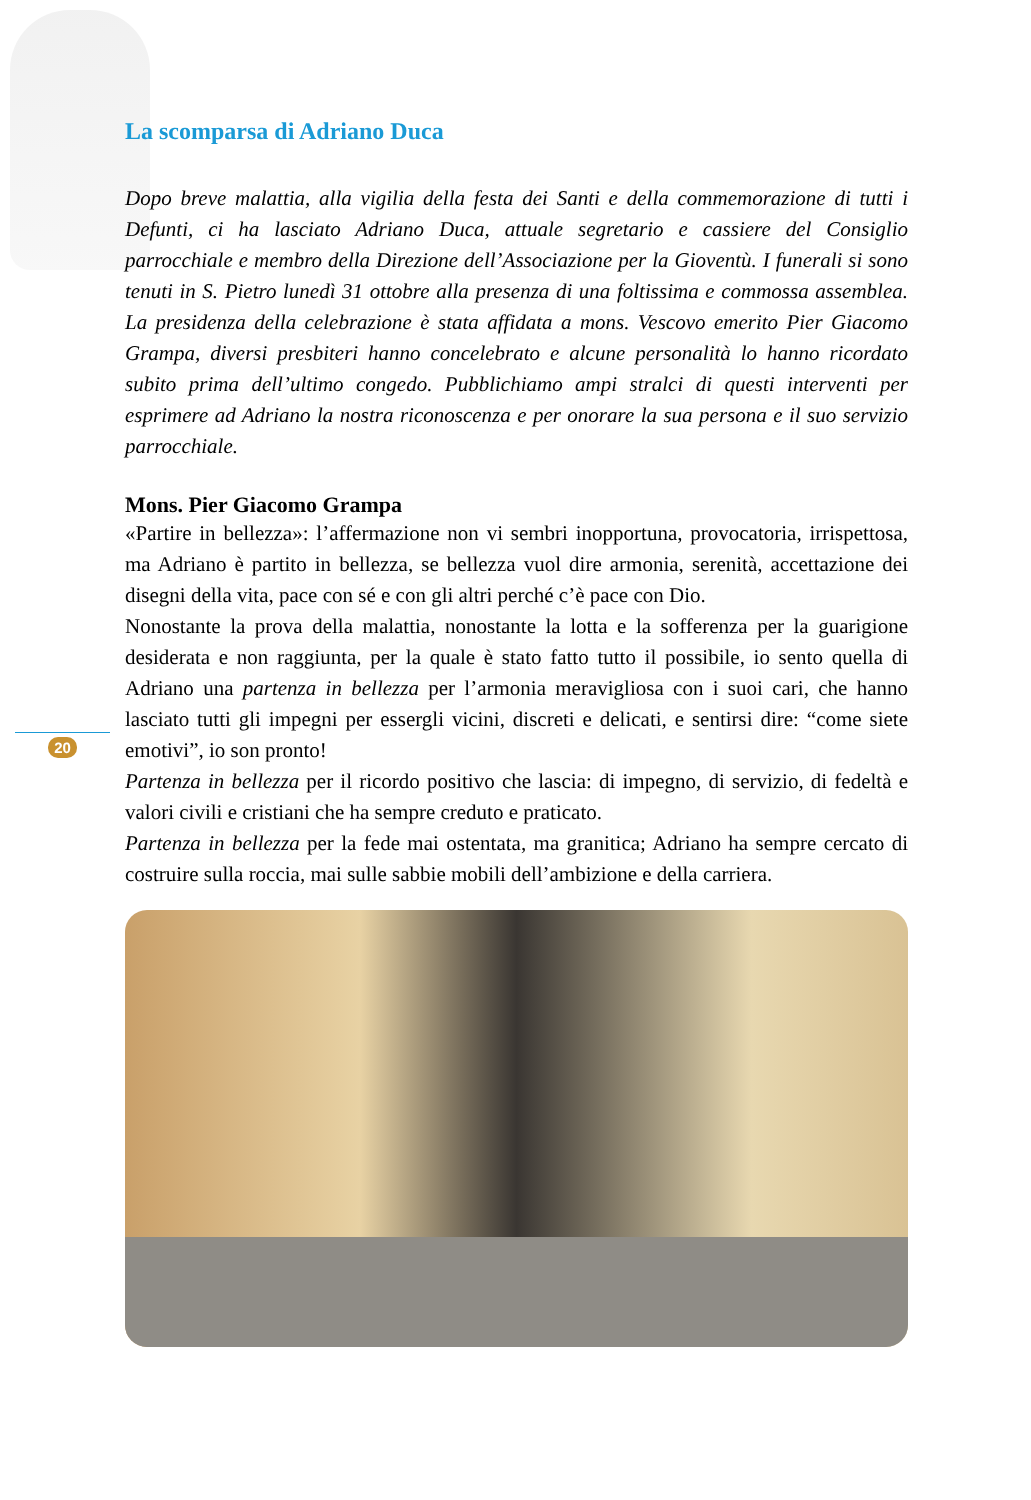20
La scomparsa di Adriano Duca
Dopo breve malattia, alla vigilia della festa dei Santi e della commemorazione di tutti i Defunti, ci ha lasciato Adriano Duca, attuale segretario e cassiere del Consiglio parrocchiale e membro della Direzione dell’Associazione per la Gioventù. I funerali si sono tenuti in S. Pietro lunedì 31 ottobre alla presenza di una foltissima e commossa assemblea. La presidenza della celebrazione è stata affidata a mons. Vescovo emerito Pier Giacomo Grampa, diversi presbiteri hanno concelebrato e alcune personalità lo hanno ricordato subito prima dell’ultimo congedo. Pubblichiamo ampi stralci di questi interventi per esprimere ad Adriano la nostra riconoscenza e per onorare la sua persona e il suo servizio parrocchiale.
Mons. Pier Giacomo Grampa
«Partire in bellezza»: l’affermazione non vi sembri inopportuna, provocatoria, irrispettosa, ma Adriano è partito in bellezza, se bellezza vuol dire armonia, serenità, accettazione dei disegni della vita, pace con sé e con gli altri perché c’è pace con Dio.
Nonostante la prova della malattia, nonostante la lotta e la sofferenza per la guarigione desiderata e non raggiunta, per la quale è stato fatto tutto il possibile, io sento quella di Adriano una partenza in bellezza per l’armonia meravigliosa con i suoi cari, che hanno lasciato tutti gli impegni per essergli vicini, discreti e delicati, e sentirsi dire: “come siete emotivi”, io son pronto!
Partenza in bellezza per il ricordo positivo che lascia: di impegno, di servizio, di fedeltà e valori civili e cristiani che ha sempre creduto e praticato.
Partenza in bellezza per la fede mai ostentata, ma granitica; Adriano ha sempre cercato di costruire sulla roccia, mai sulle sabbie mobili dell’ambizione e della carriera.